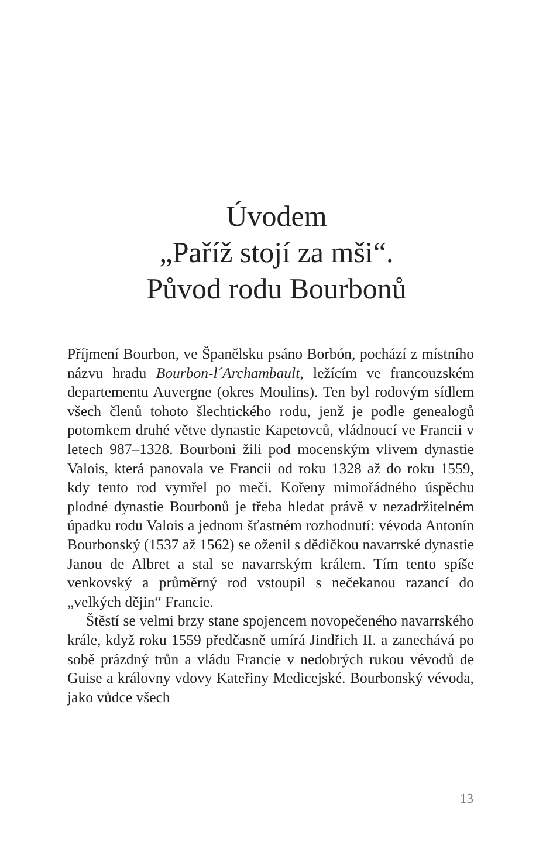Úvodem
„Paříž stojí za mši“.
Původ rodu Bourbonů
Příjmení Bourbon, ve Španělsku psáno Borbón, pochází z místního názvu hradu Bourbon-l´Archambault, ležícím ve francouzském departementu Auvergne (okres Moulins). Ten byl rodovým sídlem všech členů tohoto šlechtického rodu, jenž je podle genealogů potomkem druhé větve dynastie Kapetovců, vládnoucí ve Francii v letech 987–1328. Bourboni žili pod mocenským vlivem dynastie Valois, která panovala ve Francii od roku 1328 až do roku 1559, kdy tento rod vymřel po meči. Kořeny mimořádného úspěchu plodné dynastie Bourbonů je třeba hledat právě v nezadržitelném úpadku rodu Valois a jednom šťastném rozhodnutí: vévoda Antonín Bourbonský (1537 až 1562) se oženil s dědičkou navarrské dynastie Janou de Albret a stal se navarrským králem. Tím tento spíše venkovský a průměrný rod vstoupil s nečekanou razancí do „velkých dějin“ Francie.
Štěstí se velmi brzy stane spojencem novopečeného navarrského krále, když roku 1559 předčasně umírá Jindřich II. a zanechává po sobě prázdný trůn a vládu Francie v nedobrých rukou vévodů de Guise a královny vdovy Kateřiny Medicejské. Bourbonský vévoda, jako vůdce všech
13